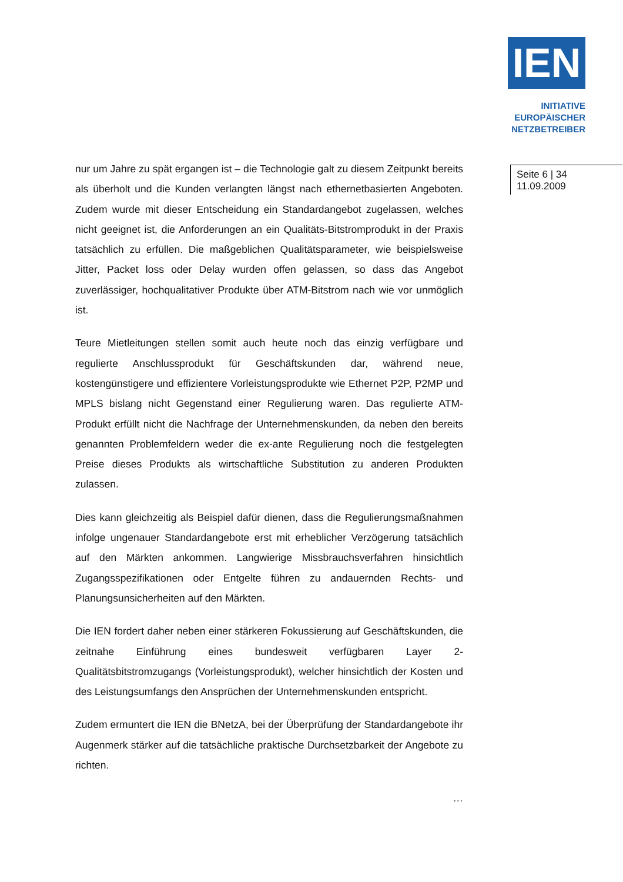IEN
INITIATIVE
EUROPÄISCHER
NETZBETREIBER
nur um Jahre zu spät ergangen ist – die Technologie galt zu diesem Zeitpunkt bereits als überholt und die Kunden verlangten längst nach ethernetbasierten Angeboten. Zudem wurde mit dieser Entscheidung ein Standardangebot zugelassen, welches nicht geeignet ist, die Anforderungen an ein Qualitäts-Bitstromprodukt in der Praxis tatsächlich zu erfüllen. Die maßgeblichen Qualitätsparameter, wie beispielsweise Jitter, Packet loss oder Delay wurden offen gelassen, so dass das Angebot zuverlässiger, hochqualitativer Produkte über ATM-Bitstrom nach wie vor unmöglich ist.
Teure Mietleitungen stellen somit auch heute noch das einzig verfügbare und regulierte Anschlussprodukt für Geschäftskunden dar, während neue, kostengünstigere und effizientere Vorleistungsprodukte wie Ethernet P2P, P2MP und MPLS bislang nicht Gegenstand einer Regulierung waren. Das regulierte ATM-Produkt erfüllt nicht die Nachfrage der Unternehmenskunden, da neben den bereits genannten Problemfeldern weder die ex-ante Regulierung noch die festgelegten Preise dieses Produkts als wirtschaftliche Substitution zu anderen Produkten zulassen.
Dies kann gleichzeitig als Beispiel dafür dienen, dass die Regulierungsmaßnahmen infolge ungenauer Standardangebote erst mit erheblicher Verzögerung tatsächlich auf den Märkten ankommen. Langwierige Missbrauchsverfahren hinsichtlich Zugangsspezifikationen oder Entgelte führen zu andauernden Rechts- und Planungsunsicherheiten auf den Märkten.
Die IEN fordert daher neben einer stärkeren Fokussierung auf Geschäftskunden, die zeitnahe Einführung eines bundesweit verfügbaren Layer 2-Qualitätsbitstromzugangs (Vorleistungsprodukt), welcher hinsichtlich der Kosten und des Leistungsumfangs den Ansprüchen der Unternehmenskunden entspricht.
Zudem ermuntert die IEN die BNetzA, bei der Überprüfung der Standardangebote ihr Augenmerk stärker auf die tatsächliche praktische Durchsetzbarkeit der Angebote zu richten.
…
Seite 6 | 34
11.09.2009